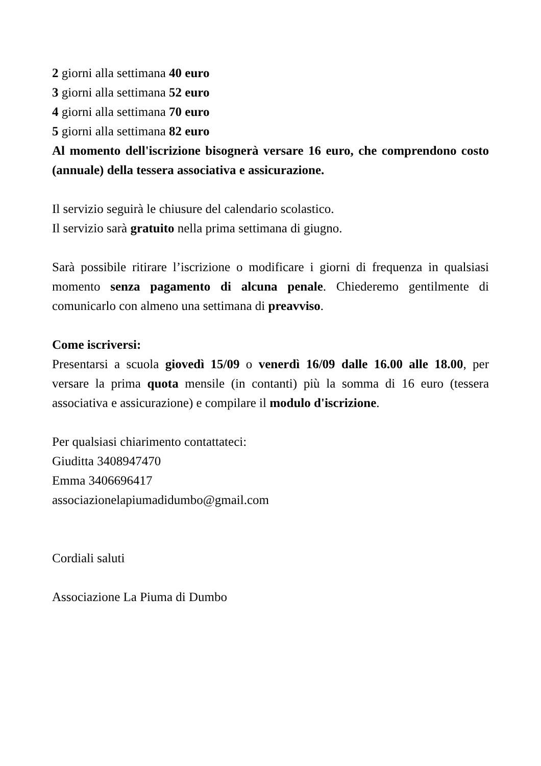2 giorni alla settimana 40 euro
3 giorni alla settimana 52 euro
4 giorni alla settimana 70 euro
5 giorni alla settimana 82 euro
Al momento dell'iscrizione bisognerà versare 16 euro, che comprendono costo (annuale) della tessera associativa e assicurazione.
Il servizio seguirà le chiusure del calendario scolastico.
Il servizio sarà gratuito nella prima settimana di giugno.
Sarà possibile ritirare l’iscrizione o modificare i giorni di frequenza in qualsiasi momento senza pagamento di alcuna penale. Chiederemo gentilmente di comunicarlo con almeno una settimana di preavviso.
Come iscriversi:
Presentarsi a scuola giovedì 15/09 o venerdì 16/09 dalle 16.00 alle 18.00, per versare la prima quota mensile (in contanti) più la somma di 16 euro (tessera associativa e assicurazione) e compilare il modulo d'iscrizione.
Per qualsiasi chiarimento contattateci:
Giuditta 3408947470
Emma 3406696417
associazionelapiumadidumbo@gmail.com
Cordiali saluti
Associazione La Piuma di Dumbo